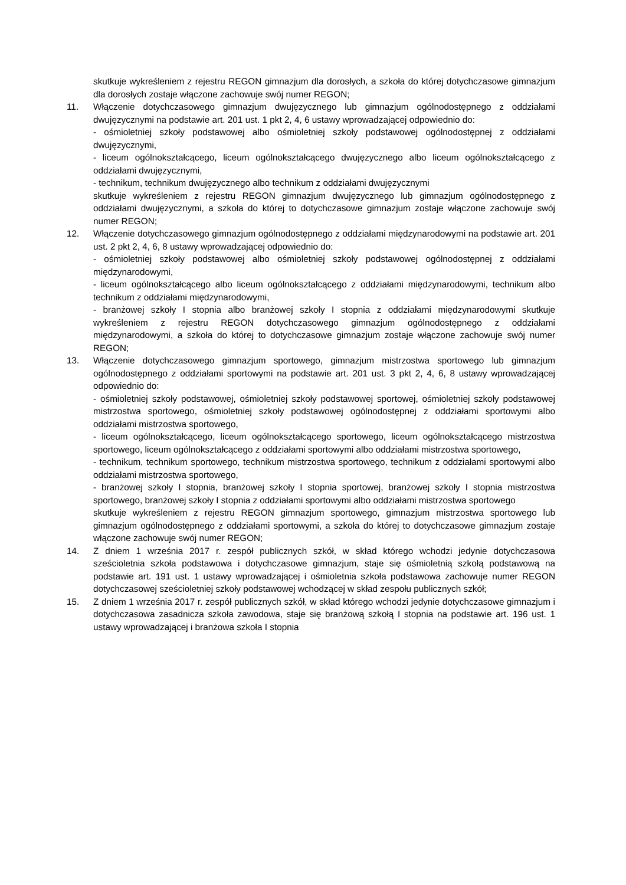skutkuje wykreśleniem z rejestru REGON gimnazjum dla dorosłych, a szkoła do której dotychczasowe gimnazjum dla dorosłych zostaje włączone zachowuje swój numer REGON;
11. Włączenie dotychczasowego gimnazjum dwujęzycznego lub gimnazjum ogólnodostępnego z oddziałami dwujęzycznymi na podstawie art. 201 ust. 1 pkt 2, 4, 6 ustawy wprowadzającej odpowiednio do:
- ośmioletniej szkoły podstawowej albo ośmioletniej szkoły podstawowej ogólnodostępnej z oddziałami dwujęzycznymi,
- liceum ogólnokształcącego, liceum ogólnokształcącego dwujęzycznego albo liceum ogólnokształcącego z oddziałami dwujęzycznymi,
- technikum, technikum dwujęzycznego albo technikum z oddziałami dwujęzycznymi
skutkuje wykreśleniem z rejestru REGON gimnazjum dwujęzycznego lub gimnazjum ogólnodostępnego z oddziałami dwujęzycznymi, a szkoła do której to dotychczasowe gimnazjum zostaje włączone zachowuje swój numer REGON;
12. Włączenie dotychczasowego gimnazjum ogólnodostępnego z oddziałami międzynarodowymi na podstawie art. 201 ust. 2 pkt 2, 4, 6, 8 ustawy wprowadzającej odpowiednio do:
- ośmioletniej szkoły podstawowej albo ośmioletniej szkoły podstawowej ogólnodostępnej z oddziałami międzynarodowymi,
- liceum ogólnokształcącego albo liceum ogólnokształcącego z oddziałami międzynarodowymi, technikum albo technikum z oddziałami międzynarodowymi,
- branżowej szkoły I stopnia albo branżowej szkoły I stopnia z oddziałami międzynarodowymi skutkuje wykreśleniem z rejestru REGON dotychczasowego gimnazjum ogólnodostępnego z oddziałami międzynarodowymi, a szkoła do której to dotychczasowe gimnazjum zostaje włączone zachowuje swój numer REGON;
13. Włączenie dotychczasowego gimnazjum sportowego, gimnazjum mistrzostwa sportowego lub gimnazjum ogólnodostępnego z oddziałami sportowymi na podstawie art. 201 ust. 3 pkt 2, 4, 6, 8 ustawy wprowadzającej odpowiednio do:
- ośmioletniej szkoły podstawowej, ośmioletniej szkoły podstawowej sportowej, ośmioletniej szkoły podstawowej mistrzostwa sportowego, ośmioletniej szkoły podstawowej ogólnodostępnej z oddziałami sportowymi albo oddziałami mistrzostwa sportowego,
- liceum ogólnokształcącego, liceum ogólnokształcącego sportowego, liceum ogólnokształcącego mistrzostwa sportowego, liceum ogólnokształcącego z oddziałami sportowymi albo oddziałami mistrzostwa sportowego,
- technikum, technikum sportowego, technikum mistrzostwa sportowego, technikum z oddziałami sportowymi albo oddziałami mistrzostwa sportowego,
- branżowej szkoły I stopnia, branżowej szkoły I stopnia sportowej, branżowej szkoły I stopnia mistrzostwa sportowego, branżowej szkoły I stopnia z oddziałami sportowymi albo oddziałami mistrzostwa sportowego
skutkuje wykreśleniem z rejestru REGON gimnazjum sportowego, gimnazjum mistrzostwa sportowego lub gimnazjum ogólnodostępnego z oddziałami sportowymi, a szkoła do której to dotychczasowe gimnazjum zostaje włączone zachowuje swój numer REGON;
14. Z dniem 1 września 2017 r. zespół publicznych szkół, w skład którego wchodzi jedynie dotychczasowa sześcioletnia szkoła podstawowa i dotychczasowe gimnazjum, staje się ośmioletnią szkołą podstawową na podstawie art. 191 ust. 1 ustawy wprowadzającej i ośmioletnia szkoła podstawowa zachowuje numer REGON dotychczasowej sześcioletniej szkoły podstawowej wchodzącej w skład zespołu publicznych szkół;
15. Z dniem 1 września 2017 r. zespół publicznych szkół, w skład którego wchodzi jedynie dotychczasowe gimnazjum i dotychczasowa zasadnicza szkoła zawodowa, staje się branżową szkołą I stopnia na podstawie art. 196 ust. 1 ustawy wprowadzającej i branżowa szkoła I stopnia